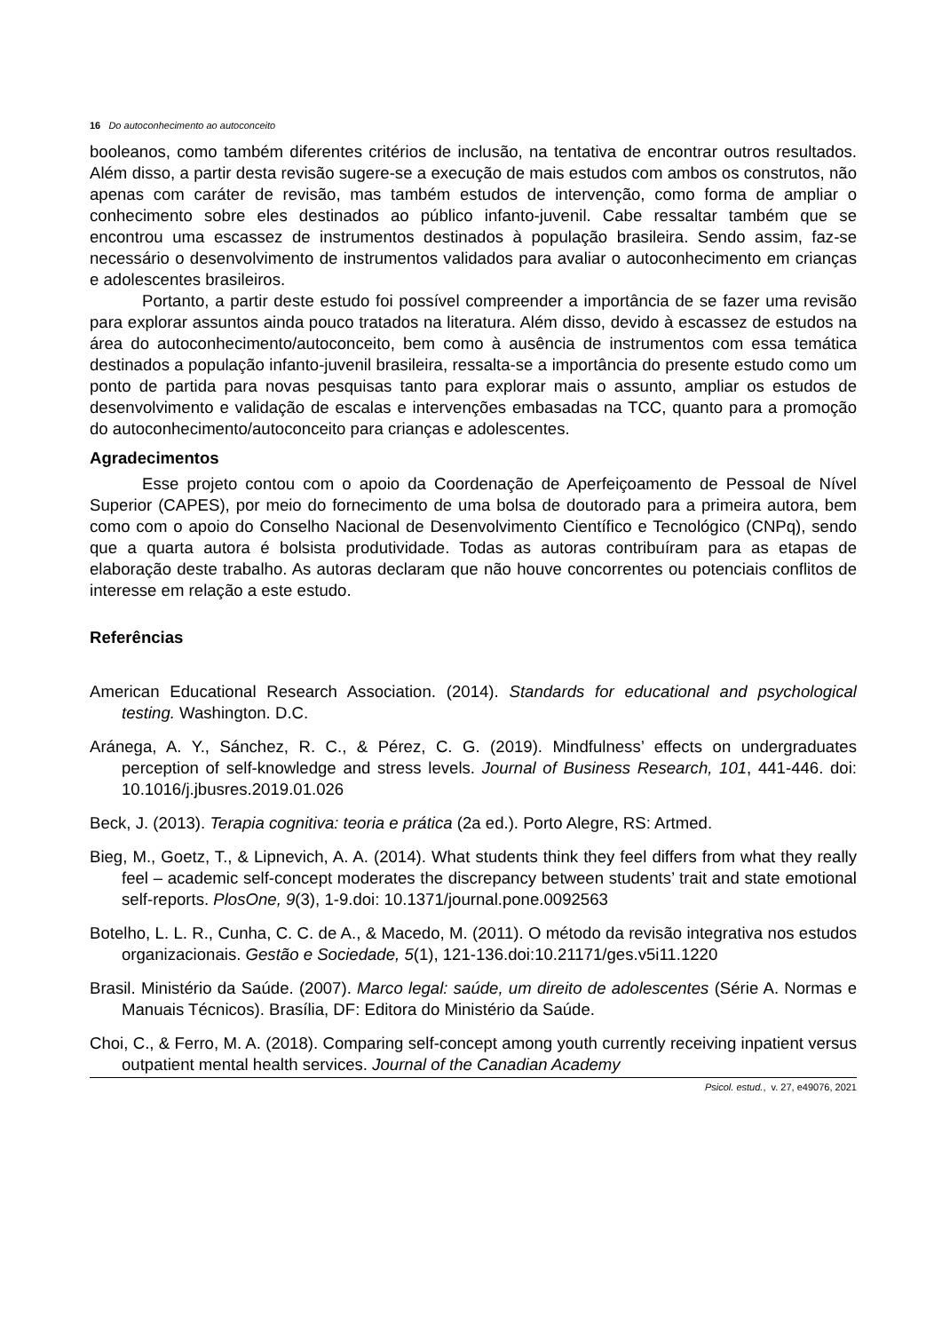16 Do autoconhecimento ao autoconceito
booleanos, como também diferentes critérios de inclusão, na tentativa de encontrar outros resultados. Além disso, a partir desta revisão sugere-se a execução de mais estudos com ambos os construtos, não apenas com caráter de revisão, mas também estudos de intervenção, como forma de ampliar o conhecimento sobre eles destinados ao público infanto-juvenil. Cabe ressaltar também que se encontrou uma escassez de instrumentos destinados à população brasileira. Sendo assim, faz-se necessário o desenvolvimento de instrumentos validados para avaliar o autoconhecimento em crianças e adolescentes brasileiros.
Portanto, a partir deste estudo foi possível compreender a importância de se fazer uma revisão para explorar assuntos ainda pouco tratados na literatura. Além disso, devido à escassez de estudos na área do autoconhecimento/autoconceito, bem como à ausência de instrumentos com essa temática destinados a população infanto-juvenil brasileira, ressalta-se a importância do presente estudo como um ponto de partida para novas pesquisas tanto para explorar mais o assunto, ampliar os estudos de desenvolvimento e validação de escalas e intervenções embasadas na TCC, quanto para a promoção do autoconhecimento/autoconceito para crianças e adolescentes.
Agradecimentos
Esse projeto contou com o apoio da Coordenação de Aperfeiçoamento de Pessoal de Nível Superior (CAPES), por meio do fornecimento de uma bolsa de doutorado para a primeira autora, bem como com o apoio do Conselho Nacional de Desenvolvimento Científico e Tecnológico (CNPq), sendo que a quarta autora é bolsista produtividade. Todas as autoras contribuíram para as etapas de elaboração deste trabalho. As autoras declaram que não houve concorrentes ou potenciais conflitos de interesse em relação a este estudo.
Referências
American Educational Research Association. (2014). Standards for educational and psychological testing. Washington. D.C.
Aránega, A. Y., Sánchez, R. C., & Pérez, C. G. (2019). Mindfulness’ effects on undergraduates perception of self-knowledge and stress levels. Journal of Business Research, 101, 441-446. doi: 10.1016/j.jbusres.2019.01.026
Beck, J. (2013). Terapia cognitiva: teoria e prática (2a ed.). Porto Alegre, RS: Artmed.
Bieg, M., Goetz, T., & Lipnevich, A. A. (2014). What students think they feel differs from what they really feel – academic self-concept moderates the discrepancy between students’ trait and state emotional self-reports. PlosOne, 9(3), 1-9.doi: 10.1371/journal.pone.0092563
Botelho, L. L. R., Cunha, C. C. de A., & Macedo, M. (2011). O método da revisão integrativa nos estudos organizacionais. Gestão e Sociedade, 5(1), 121-136.doi:10.21171/ges.v5i11.1220
Brasil. Ministério da Saúde. (2007). Marco legal: saúde, um direito de adolescentes (Série A. Normas e Manuais Técnicos). Brasília, DF: Editora do Ministério da Saúde.
Choi, C., & Ferro, M. A. (2018). Comparing self-concept among youth currently receiving inpatient versus outpatient mental health services. Journal of the Canadian Academy
Psicol. estud., v. 27, e49076, 2021